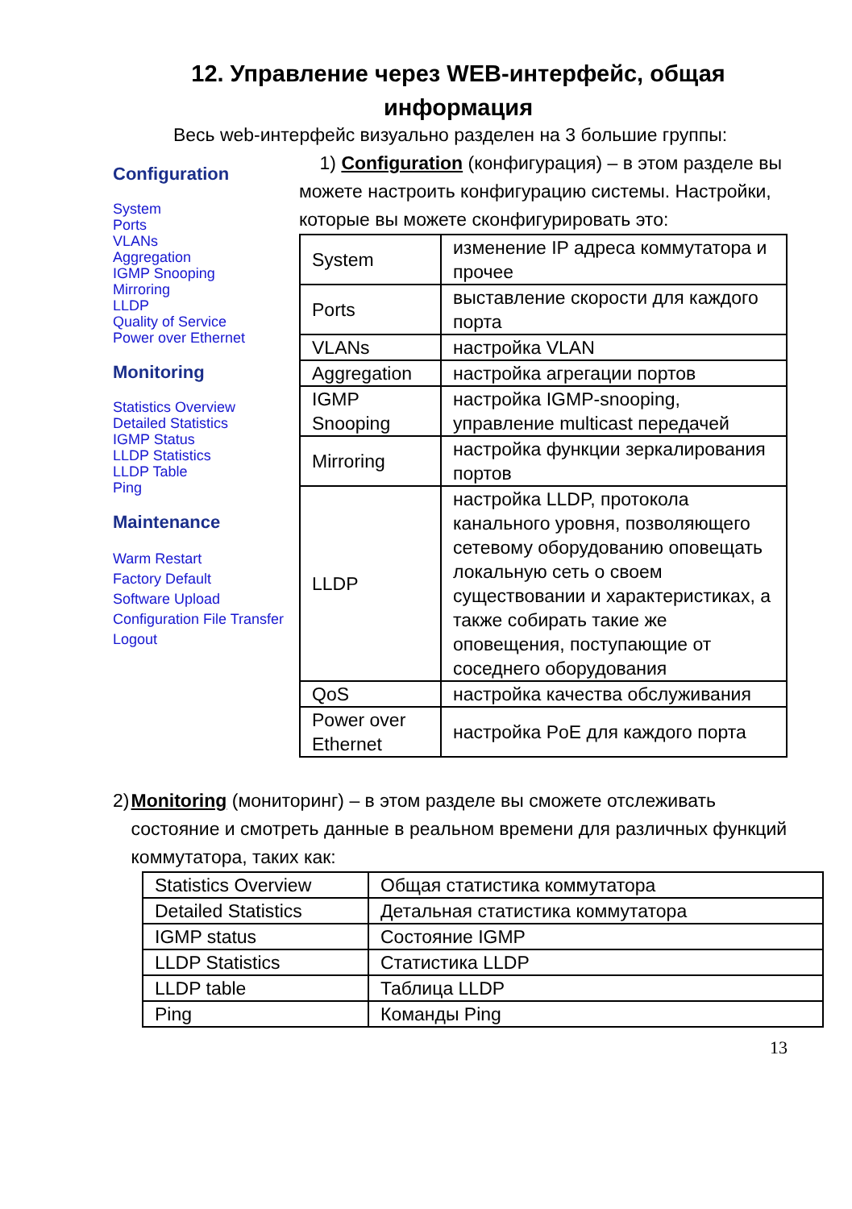12. Управление через WEB-интерфейс, общая
информация
Весь web-интерфейс визуально разделен на 3 большие группы:
Configuration
System
Ports
VLANs
Aggregation
IGMP Snooping
Mirroring
LLDP
Quality of Service
Power over Ethernet
Monitoring
Statistics Overview
Detailed Statistics
IGMP Status
LLDP Statistics
LLDP Table
Ping
Maintenance
Warm Restart
Factory Default
Software Upload
Configuration File Transfer
Logout
1) Configuration (конфигурация) – в этом разделе вы можете настроить конфигурацию системы. Настройки, которые вы можете сконфигурировать это:
| System | изменение IP адреса коммутатора и прочее |
| Ports | выставление скорости для каждого порта |
| VLANs | настройка VLAN |
| Aggregation | настройка агрегации портов |
| IGMP Snooping | настройка IGMP-snooping, управление multicast передачей |
| Mirroring | настройка функции зеркалирования портов |
| LLDP | настройка LLDP, протокола канального уровня, позволяющего сетевому оборудованию оповещать локальную сеть о своем существовании и характеристиках, а также собирать такие же оповещения, поступающие от соседнего оборудования |
| QoS | настройка качества обслуживания |
| Power over Ethernet | настройка PoE для каждого порта |
2) Monitoring (мониторинг) – в этом разделе вы сможете отслеживать состояние и смотреть данные в реальном времени для различных функций коммутатора, таких как:
| Statistics Overview | Общая статистика коммутатора |
| Detailed Statistics | Детальная статистика коммутатора |
| IGMP status | Состояние IGMP |
| LLDP Statistics | Статистика LLDP |
| LLDP table | Таблица LLDP |
| Ping | Команды Ping |
13